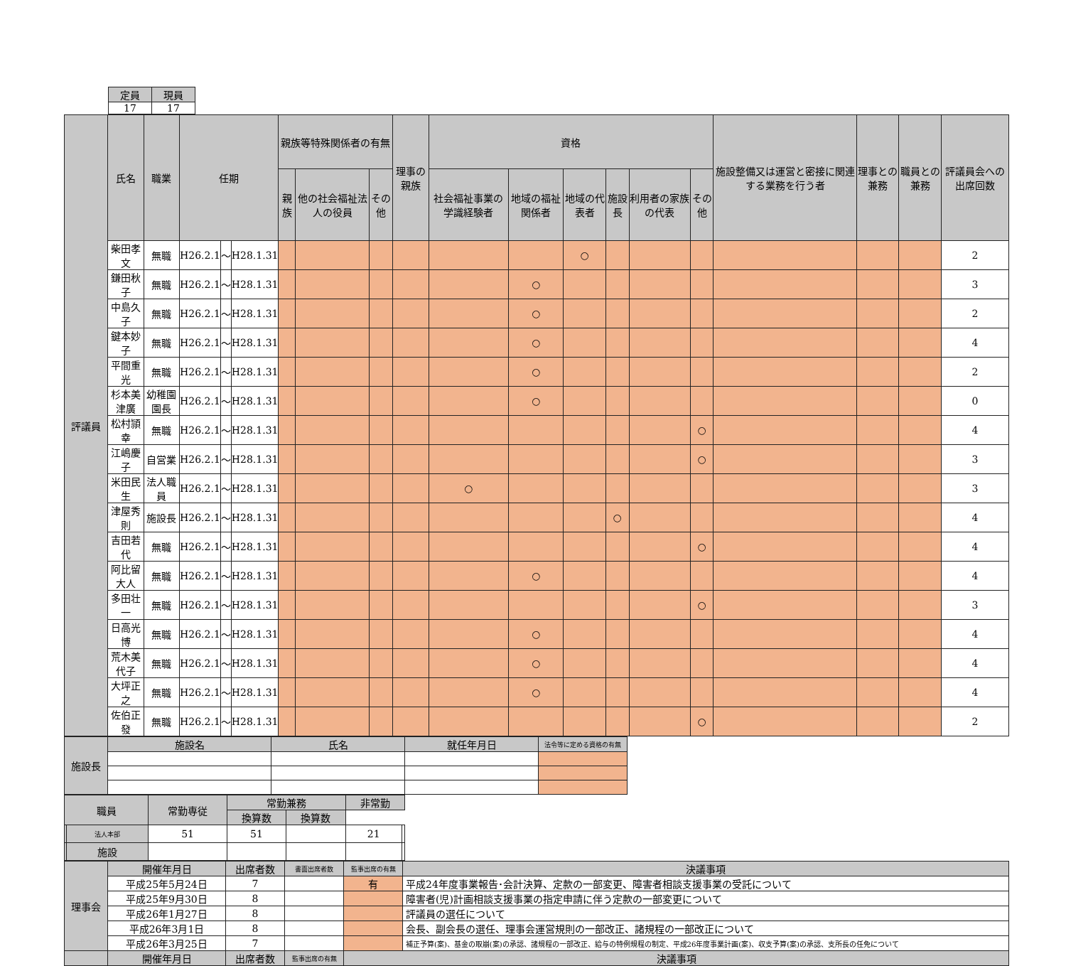| 定員 | 現員 |
| --- | --- |
| 17 | 17 |
| 評議員 | 氏名 | 職業 | 任期 | | | 親族等特殊関係者の有無 | | | 理事の親族 | 資格 | | | | | | 施設整備又は運営と密接に関連する業務を行う者 | 理事との兼務 | 職員との兼務 | 評議員会への出席回数 |
| --- | --- | --- | --- | --- | --- | --- | --- | --- | --- | --- | --- | --- | --- | --- | --- | --- | --- | --- | --- |
| | | | | | | 親族 | 他の社会福祉法人の役員 | その他 | | 社会福祉事業の学識経験者 | 地域の福祉関係者 | 地域の代表者 | 施設長 | 利用者の家族の代表 | その他 | | | | |
| | 柴田孝文 | 無職 | H26.2.1 | ～ | H28.1.31 | | | | | | | ○ | | | | | | | 2 |
| | 鎌田秋子 | 無職 | H26.2.1 | ～ | H28.1.31 | | | | | | ○ | | | | | | | | 3 |
| | 中島久子 | 無職 | H26.2.1 | ～ | H28.1.31 | | | | | | ○ | | | | | | | | 2 |
| | 鍵本妙子 | 無職 | H26.2.1 | ～ | H28.1.31 | | | | | | ○ | | | | | | | | 4 |
| | 平間重光 | 無職 | H26.2.1 | ～ | H28.1.31 | | | | | | ○ | | | | | | | | 2 |
| | 杉本美津廣 | 幼稚園園長 | H26.2.1 | ～ | H28.1.31 | | | | | | ○ | | | | | | | | 0 |
| | 松村頴幸 | 無職 | H26.2.1 | ～ | H28.1.31 | | | | | | | | | | ○ | | | | 4 |
| | 江嶋慶子 | 自営業 | H26.2.1 | ～ | H28.1.31 | | | | | | | | | | ○ | | | | 3 |
| | 米田民生 | 法人職員 | H26.2.1 | ～ | H28.1.31 | | | | | ○ | | | | | | | | | 3 |
| | 津屋秀則 | 施設長 | H26.2.1 | ～ | H28.1.31 | | | | | | | | ○ | | | | | | 4 |
| | 吉田若代 | 無職 | H26.2.1 | ～ | H28.1.31 | | | | | | | | | | ○ | | | | 4 |
| | 阿比留大人 | 無職 | H26.2.1 | ～ | H28.1.31 | | | | | | ○ | | | | | | | | 4 |
| | 多田壮一 | 無職 | H26.2.1 | ～ | H28.1.31 | | | | | | | | | | ○ | | | | 3 |
| | 日高光博 | 無職 | H26.2.1 | ～ | H28.1.31 | | | | | | ○ | | | | | | | | 4 |
| | 荒木美代子 | 無職 | H26.2.1 | ～ | H28.1.31 | | | | | | ○ | | | | | | | | 4 |
| | 大坪正之 | 無職 | H26.2.1 | ～ | H28.1.31 | | | | | | ○ | | | | | | | | 4 |
| | 佐伯正發 | 無職 | H26.2.1 | ～ | H28.1.31 | | | | | | | | | | ○ | | | | 2 |
| 施設長 | 施設名 | 氏名 | 就任年月日 | 法令等に定める資格の有無 |
| --- | --- | --- | --- | --- |
| 職員 | | 常勤専従 | 常勤兼務 | | 非常勤 | |
| --- | --- | --- | --- | --- | --- | --- |
| | | | 換算数 | 換算数 | | |
| | 法人本部 | 51 | 51 | | 21 | |
| | 施設 | | | | | |
| 理事会 | 開催年月日 | 出席者数 | 書面出席者数 | 監事出席の有無 | 決議事項 |
| --- | --- | --- | --- | --- | --- |
| | 平成25年5月24日 | 7 | | 有 | 平成24年度事業報告･会計決算、定款の一部変更、障害者相談支援事業の受託について |
| | 平成25年9月30日 | 8 | | | 障害者(児)計画相談支援事業の指定申請に伴う定款の一部変更について |
| | 平成26年1月27日 | 8 | | | 評議員の選任について |
| | 平成26年3月1日 | 8 | | | 会長、副会長の選任、理事会運営規則の一部改正、諸規程の一部改正について |
| | 平成26年3月25日 | 7 | | | 補正予算(案)、基金の取崩(案)の承認、諸規程の一部改正、給与の特例規程の制定、平成26年度事業計画(案)、収支予算(案)の承認、支所長の任免について |
| | 開催年月日 | 出席者数 | 監事出席の有無 | 決議事項 | |